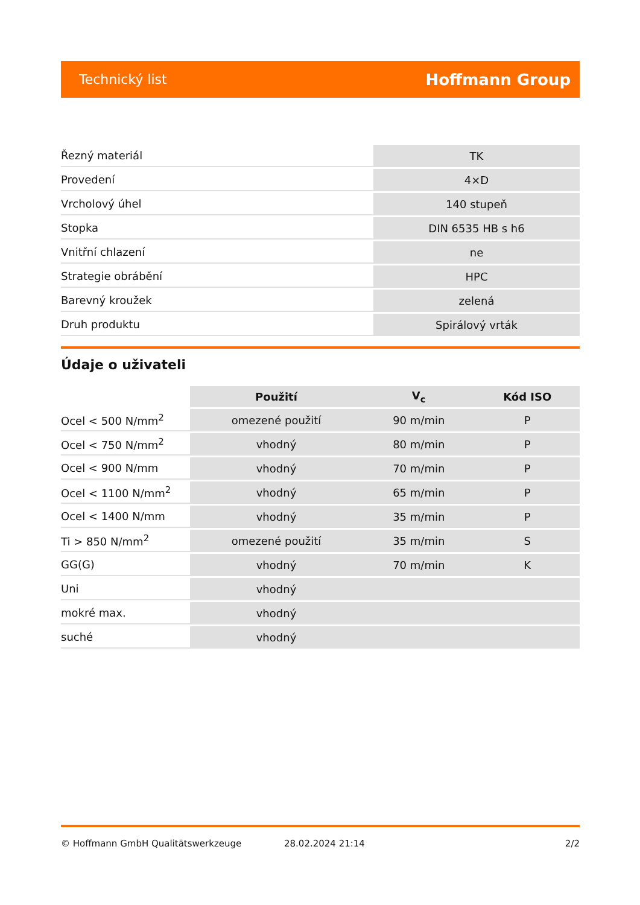Technický list Hoffmann Group
| Řezný materiál | TK |
| Provedení | 4×D |
| Vrcholový úhel | 140 stupeň |
| Stopka | DIN 6535 HB s h6 |
| Vnitřní chlazení | ne |
| Strategie obrábění | HPC |
| Barevný kroužek | zelená |
| Druh produktu | Spirálový vrták |
Údaje o uživateli
| | Použití | V<sub>c</sub> | Kód ISO |
| --- | --- | --- | --- |
| Ocel < 500 N/mm<sup>2</sup> | omezené použití | 90 m/min | P |
| Ocel < 750 N/mm<sup>2</sup> | vhodný | 80 m/min | P |
| Ocel < 900 N/mm | vhodný | 70 m/min | P |
| Ocel < 1100 N/mm<sup>2</sup> | vhodný | 65 m/min | P |
| Ocel < 1400 N/mm | vhodný | 35 m/min | P |
| Ti > 850 N/mm<sup>2</sup> | omezené použití | 35 m/min | S |
| GG(G) | vhodný | 70 m/min | K |
| Uni | vhodný | | |
| mokré max. | vhodný | | |
| suché | vhodný | | |
© Hoffmann GmbH Qualitätswerkzeuge 28.02.2024 21:14 2/2